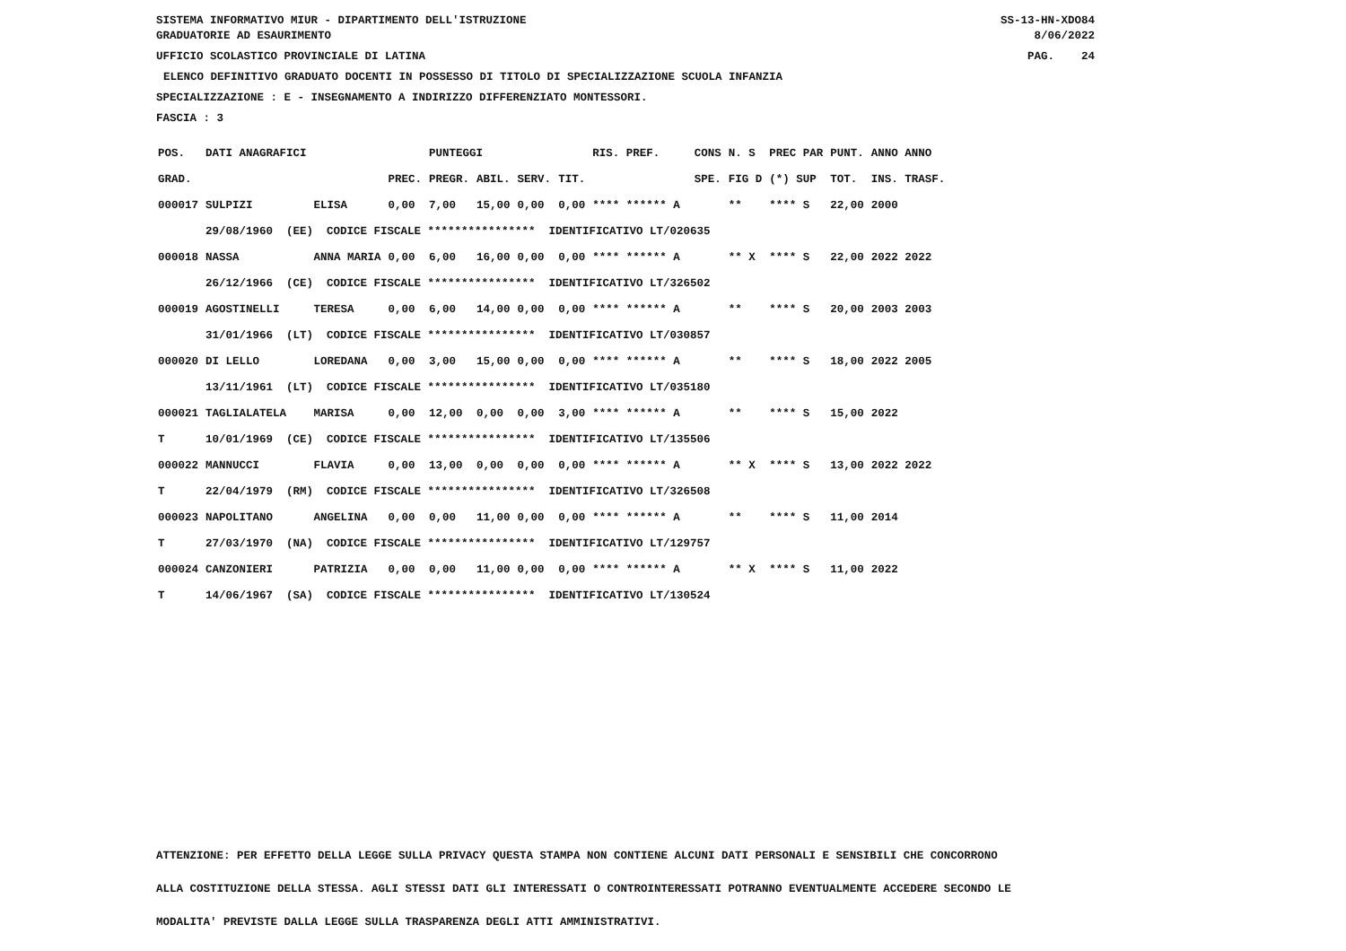SISTEMA INFORMATIVO MIUR - DIPARTIMENTO DELL'ISTRUZIONE SS-13-HN-XDO84
GRADUATORIE AD ESAURIMENTO 8/06/2022
UFFICIO SCOLASTICO PROVINCIALE DI LATINA PAG. 24
ELENCO DEFINITIVO GRADUATO DOCENTI IN POSSESSO DI TITOLO DI SPECIALIZZAZIONE SCUOLA INFANZIA
SPECIALIZZAZIONE : E - INSEGNAMENTO A INDIRIZZO DIFFERENZIATO MONTESSORI.
FASCIA : 3
| POS. | DATI ANAGRAFICI | | | PUNTEGGI | | | | RIS. PREF. | | CONS | N. S | PREC PAR | PUNT. | ANNO ANNO |
| --- | --- | --- | --- | --- | --- | --- | --- | --- | --- | --- | --- | --- | --- | --- |
| GRAD. | | | PREC. | PREGR. | ABIL. | SERV. | TIT. | | | SPE. | FIG D | (*) SUP | TOT. | INS. TRASF. |
| 000017 | SULPIZI | ELISA | 0,00 | 7,00 | 15,00 | 0,00 | 0,00 | **** ****** A | | | ** | **** S | 22,00 | 2000 |
| | 29/08/1960 (EE) CODICE FISCALE **************** IDENTIFICATIVO LT/020635 | | | | | | | | | | | | | |
| 000018 | NASSA | ANNA MARIA | 0,00 | 6,00 | 16,00 | 0,00 | 0,00 | **** ****** A | | | ** X | **** S | 22,00 | 2022 2022 |
| | 26/12/1966 (CE) CODICE FISCALE **************** IDENTIFICATIVO LT/326502 | | | | | | | | | | | | | |
| 000019 | AGOSTINELLI | TERESA | 0,00 | 6,00 | 14,00 | 0,00 | 0,00 | **** ****** A | | | ** | **** S | 20,00 | 2003 2003 |
| | 31/01/1966 (LT) CODICE FISCALE **************** IDENTIFICATIVO LT/030857 | | | | | | | | | | | | | |
| 000020 | DI LELLO | LOREDANA | 0,00 | 3,00 | 15,00 | 0,00 | 0,00 | **** ****** A | | | ** | **** S | 18,00 | 2022 2005 |
| | 13/11/1961 (LT) CODICE FISCALE **************** IDENTIFICATIVO LT/035180 | | | | | | | | | | | | | |
| 000021 | TAGLIALATELA | MARISA | 0,00 | 12,00 | 0,00 | 0,00 | 3,00 | **** ****** A | | | ** | **** S | 15,00 | 2022 |
| T | 10/01/1969 (CE) CODICE FISCALE **************** IDENTIFICATIVO LT/135506 | | | | | | | | | | | | | |
| 000022 | MANNUCCI | FLAVIA | 0,00 | 13,00 | 0,00 | 0,00 | 0,00 | **** ****** A | | | ** X | **** S | 13,00 | 2022 2022 |
| T | 22/04/1979 (RM) CODICE FISCALE **************** IDENTIFICATIVO LT/326508 | | | | | | | | | | | | | |
| 000023 | NAPOLITANO | ANGELINA | 0,00 | 0,00 | 11,00 | 0,00 | 0,00 | **** ****** A | | | ** | **** S | 11,00 | 2014 |
| T | 27/03/1970 (NA) CODICE FISCALE **************** IDENTIFICATIVO LT/129757 | | | | | | | | | | | | | |
| 000024 | CANZONIERI | PATRIZIA | 0,00 | 0,00 | 11,00 | 0,00 | 0,00 | **** ****** A | | | ** X | **** S | 11,00 | 2022 |
| T | 14/06/1967 (SA) CODICE FISCALE **************** IDENTIFICATIVO LT/130524 | | | | | | | | | | | | | |
ATTENZIONE: PER EFFETTO DELLA LEGGE SULLA PRIVACY QUESTA STAMPA NON CONTIENE ALCUNI DATI PERSONALI E SENSIBILI CHE CONCORRONO
ALLA COSTITUZIONE DELLA STESSA. AGLI STESSI DATI GLI INTERESSATI O CONTROINTERESSATI POTRANNO EVENTUALMENTE ACCEDERE SECONDO LE
MODALITA' PREVISTE DALLA LEGGE SULLA TRASPARENZA DEGLI ATTI AMMINISTRATIVI.